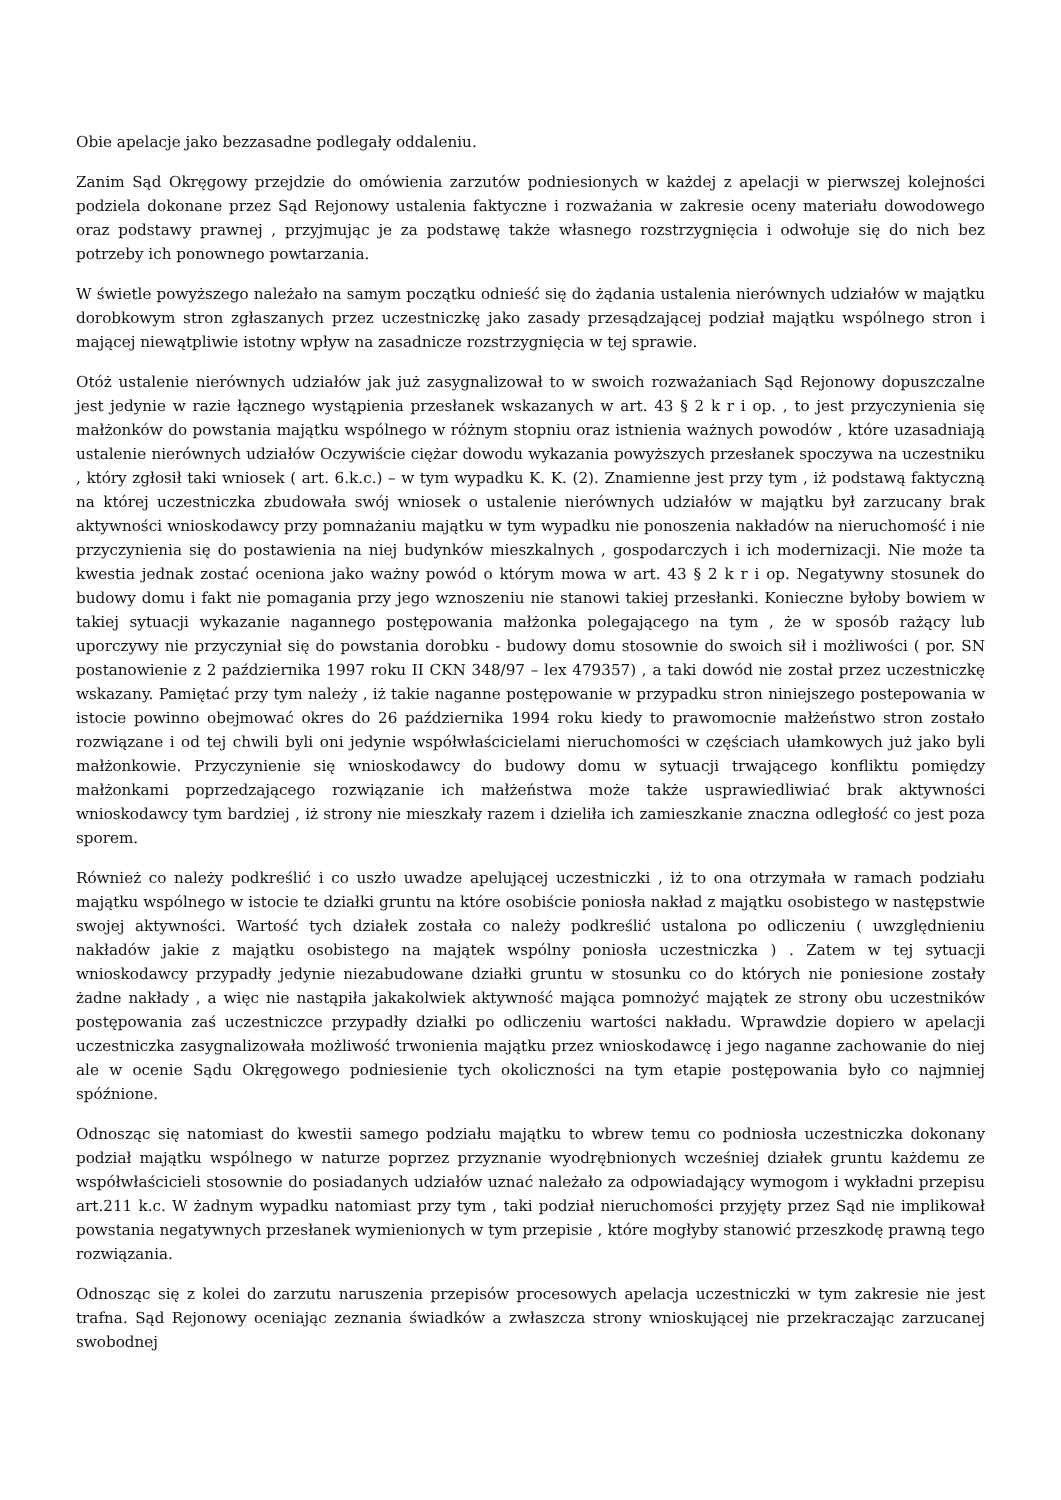Obie apelacje jako bezzasadne podlegały oddaleniu.
Zanim Sąd Okręgowy przejdzie do omówienia zarzutów podniesionych w każdej z apelacji w pierwszej kolejności podziela dokonane przez Sąd Rejonowy ustalenia faktyczne i rozważania w zakresie oceny materiału dowodowego oraz podstawy prawnej , przyjmując je za podstawę także własnego rozstrzygnięcia i odwołuje się do nich bez potrzeby ich ponownego powtarzania.
W świetle powyższego należało na samym początku odnieść się do żądania ustalenia nierównych udziałów w majątku dorobkowym stron zgłaszanych przez uczestniczkę jako zasady przesądzającej podział majątku wspólnego stron i mającej niewątpliwie istotny wpływ na zasadnicze rozstrzygnięcia w tej sprawie.
Otóż ustalenie nierównych udziałów jak już zasygnalizował to w swoich rozważaniach Sąd Rejonowy dopuszczalne jest jedynie w razie łącznego wystąpienia przesłanek wskazanych w art. 43 § 2 k r i op. , to jest przyczynienia się małżonków do powstania majątku wspólnego w różnym stopniu oraz istnienia ważnych powodów , które uzasadniają ustalenie nierównych udziałów Oczywiście ciężar dowodu wykazania powyższych przesłanek spoczywa na uczestniku , który zgłosił taki wniosek ( art. 6.k.c.) – w tym wypadku K. K. (2). Znamienne jest przy tym , iż podstawą faktyczną na której uczestniczka zbudowała swój wniosek o ustalenie nierównych udziałów w majątku był zarzucany brak aktywności wnioskodawcy przy pomnażaniu majątku w tym wypadku nie ponoszenia nakładów na nieruchomość i nie przyczynienia się do postawienia na niej budynków mieszkalnych , gospodarczych i ich modernizacji. Nie może ta kwestia jednak zostać oceniona jako ważny powód o którym mowa w art. 43 § 2 k r i op. Negatywny stosunek do budowy domu i fakt nie pomagania przy jego wznoszeniu nie stanowi takiej przesłanki. Konieczne byłoby bowiem w takiej sytuacji wykazanie nagannego postępowania małżonka polegającego na tym , że w sposób rażący lub uporczywy nie przyczyniał się do powstania dorobku - budowy domu stosownie do swoich sił i możliwości ( por. SN postanowienie z 2 października 1997 roku II CKN 348/97 – lex 479357) , a taki dowód nie został przez uczestniczkę wskazany. Pamiętać przy tym należy , iż takie naganne postępowanie w przypadku stron niniejszego postepowania w istocie powinno obejmować okres do 26 października 1994 roku kiedy to prawomocnie małżeństwo stron zostało rozwiązane i od tej chwili byli oni jedynie współwłaścicielami nieruchomości w częściach ułamkowych już jako byli małżonkowie. Przyczynienie się wnioskodawcy do budowy domu w sytuacji trwającego konfliktu pomiędzy małżonkami poprzedzającego rozwiązanie ich małżeństwa może także usprawiedliwiać brak aktywności wnioskodawcy tym bardziej , iż strony nie mieszkały razem i dzieliła ich zamieszkanie znaczna odległość co jest poza sporem.
Również co należy podkreślić i co uszło uwadze apelującej uczestniczki , iż to ona otrzymała w ramach podziału majątku wspólnego w istocie te działki gruntu na które osobiście poniosła nakład z majątku osobistego w następstwie swojej aktywności. Wartość tych działek została co należy podkreślić ustalona po odliczeniu ( uwzględnieniu nakładów jakie z majątku osobistego na majątek wspólny poniosła uczestniczka ) . Zatem w tej sytuacji wnioskodawcy przypadły jedynie niezabudowane działki gruntu w stosunku co do których nie poniesione zostały żadne nakłady , a więc nie nastąpiła jakakolwiek aktywność mająca pomnożyć majątek ze strony obu uczestników postępowania zaś uczestniczce przypadły działki po odliczeniu wartości nakładu. Wprawdzie dopiero w apelacji uczestniczka zasygnalizowała możliwość trwonienia majątku przez wnioskodawcę i jego naganne zachowanie do niej ale w ocenie Sądu Okręgowego podniesienie tych okoliczności na tym etapie postępowania było co najmniej spóźnione.
Odnosząc się natomiast do kwestii samego podziału majątku to wbrew temu co podniosła uczestniczka dokonany podział majątku wspólnego w naturze poprzez przyznanie wyodrębnionych wcześniej działek gruntu każdemu ze współwłaścicieli stosownie do posiadanych udziałów uznać należało za odpowiadający wymogom i wykładni przepisu art.211 k.c. W żadnym wypadku natomiast przy tym , taki podział nieruchomości przyjęty przez Sąd nie implikował powstania negatywnych przesłanek wymienionych w tym przepisie , które mogłyby stanowić przeszkodę prawną tego rozwiązania.
Odnosząc się z kolei do zarzutu naruszenia przepisów procesowych apelacja uczestniczki w tym zakresie nie jest trafna. Sąd Rejonowy oceniając zeznania świadków a zwłaszcza strony wnioskującej nie przekraczając zarzucanej swobodnej